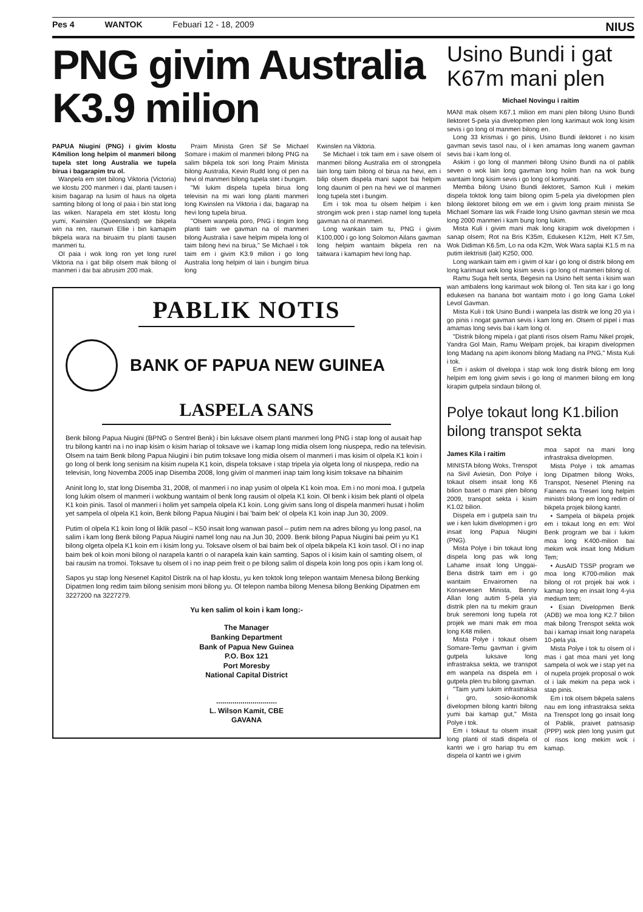Pes 4 WANTOK Febuari 12 - 18, 2009 NIUS
PNG givim Australia K3.9 milion
PAPUA Niugini (PNG) i givim klostu K4milion long helpim ol manmeri bilong tupela stet long Australia we tupela birua i bagarapim tru ol.
Wanpela em stet bilong Viktoria (Victoria) we klostu 200 manmeri i dai, planti tausen i kisim bagarap na lusim ol haus na olgeta samting bilong ol long ol paia i bin stat long las wiken. Narapela em stet klostu long yumi, Kwinslen (Queensland) we bikpela win na ren, raunwin Ellie i bin kamapim bikpela wara na biruaim tru planti tausen manmeri tu.
Ol paia i wok long ron yet long rurel Viktoria na i gat bilip olsem mak bilong ol manmeri i dai bai abrusim 200 mak.
Praim Minista Gren Sif Se Michael Somare i makim ol manmeri bilong PNG na salim bikpela tok sori long Praim Minista bilong Australia, Kevin Rudd long ol pen na hevi ol manmeri bilong tupela stet i bungim.
"Mi lukim dispela tupela birua long televisin na mi wari long planti manmeri long Kwinslen na Viktoria i dai, bagarap na hevi long tupela birua.
"Olsem wanpela poro, PNG i tingim long planti taim we gavman na ol manmeri bilong Australia i save helpim mipela long ol taim bilong hevi na birua," Se Michael i tok taim em i givim K3.9 milion i go long Australia long helpim ol lain i bungim birua long
Kwinslen na Viktoria.
Se Michael i tok taim em i save olsem ol manmeri bilong Australia em ol strongpela lain long taim bilong ol birua na hevi, em i bilip olsem dispela mani sapot bai helpim long daunim ol pen na hevi we ol manmeri long tupela stet i bungim.
Em i tok moa tu olsem helpim i ken strongim wok pren i stap namel long tupela gavman na ol manmeri.
Long wankain taim tu, PNG i givim K100,000 i go long Solomon Ailans gavman long helpim wantaim bikpela ren na taitwara i kamapim hevi long hap.
PABLIK NOTIS
BANK OF PAPUA NEW GUINEA
LASPELA SANS
Benk bilong Papua Niugini (BPNG o Sentrel Benk) i bin luksave olsem planti manmeri long PNG i stap long ol ausait hap tru bilong kantri na i no inap kisim o kisim hariap ol toksave we i kamap long midia olsem long niuspepa, redio na televisin. Olsem na taim Benk bilong Papua Niugini i bin putim toksave long midia olsem ol manmeri i mas kisim ol olpela K1 koin i go long ol benk long senisim na kisim nupela K1 koin, dispela toksave i stap tripela yia olgeta long ol niuspepa, redio na televisin, long Novemba 2005 inap Disemba 2008, long givim ol manmeri inap taim long kisim toksave na bihainim
Aninit long lo, stat long Disemba 31, 2008, ol manmeri i no inap yusim ol olpela K1 koin moa. Em i no moni moa. I gutpela long lukim olsem ol manmeri i wokbung wantaim ol benk long rausim ol olpela K1 koin. Ol benk i kisim bek planti ol olpela K1 koin pinis. Tasol ol manmeri i holim yet sampela olpela K1 koin. Long givim sans long ol dispela manmeri husat i holim yet sampela ol olpela K1 koin, Benk bilong Papua Niugini i bai 'baim bek' ol olpela K1 koin inap Jun 30, 2009.
Putim ol olpela K1 koin long ol liklik pasol – K50 insait long wanwan pasol – putim nem na adres bilong yu long pasol, na salim i kam long Benk bilong Papua Niugini namel long nau na Jun 30, 2009. Benk bilong Papua Niugini bai peim yu K1 bilong olgeta olpela K1 koin em i kisim long yu. Toksave olsem ol bai baim bek ol olpela bikpela K1 koin tasol. Ol i no inap baim bek ol koin moni bilong ol narapela kantri o ol narapela kain kain samting. Sapos ol i kisim kain ol samting olsem, ol bai rausim na tromoi. Toksave tu olsem ol i no inap peim freit o pe bilong salim ol dispela koin long pos opis i kam long ol.
Sapos yu stap long Nesenel Kapitol Distrik na ol hap klostu, yu ken toktok long telepon wantaim Menesa bilong Benking Dipatmen long redim taim bilong senisim moni bilong yu. Ol telepon namba bilong Menesa bilong Benking Dipatmen em 3227200 na 3227279.
Yu ken salim ol koin i kam long:-
The Manager
Banking Department
Bank of Papua New Guinea
P.O. Box 121
Port Moresby
National Capital District
..............................
L. Wilson Kamit, CBE
GAVANA
Usino Bundi i gat K67m mani plen
Michael Novingu i raitim
MANI mak olsem K67.1 milion em mani plen bilong Usino Bundi Ilektoret 5-pela yia divelopmen plen long karimaut wok long kisim sevis i go long ol manmeri bilong en.
Long 33 krismas i go pinis, Usino Bundi ilektoret i no kisim gavman sevis tasol nau, ol i ken amamas long wanem gavman sevis bai i kam long ol.
Askim i go long ol manmeri bilong Usino Bundi na ol pablik seven o wok lain long gavman long holim han na wok bung wantaim long kisim sevis i go long ol komyuniti.
Memba bilong Usino Bundi ilektoret, Samon Kuli i mekim dispela toktok long taim bilong opim 5-pela yia divelopmen plen bilong ilektoret bilong em we em i givim long praim minista Se Michael Somare las wik Fraide long Usino gavman stesin we moa long 2000 manmeri i kam bung long lukim.
Mista Kuli i givim mani mak long kirapim wok divelopmen i sanap olsem; Rot na Bris K35m, Edukesen K12m, Helt K7.5m, Wok Didiman K6.5m, Lo na oda K2m, Wok Wara saplai K1.5 m na putim ilektrisiti (lait) K250, 000.
Long wankain taim em i givim ol kar i go long ol distrik bilong em long karimaut wok long kisim sevis i go long ol manmeri bilong ol.
Ramu Suga helt senta, Begesin na Usino helt senta i kisim wan wan ambalens long karimaut wok bilong ol. Ten sita kar i go long edukesen na banana bot wantaim moto i go long Gama Lokel Levol Gavman.
Mista Kuli i tok Usino Bundi i wanpela las distrik we long 20 yia i go pinis i nogat gavman sevis i kam long en. Olsem ol pipel i mas amamas long sevis bai i kam long ol.
"Distrik bilong mipela i gat planti risos olsem Ramu Nikel projek, Yandra Gol Main, Ramu Welpam projek, bai kirapim divelopmen long Madang na apim ikonomi bilong Madang na PNG," Mista Kuli i tok.
Em i askim ol divelopa i stap wok long distrik bilong em long helpim em long givim sevis i go long ol manmeri bilong em long kirapim gutpela sindaun bilong ol.
Polye tokaut long K1.bilion bilong transpot sekta
James Kila i raitim
MINISTA bilong Woks, Trenspot na Sivil Aviesin, Don Polye i tokaut olsem insait long K6 bilion baset o mani plen bilong 2009, transpot sekta i kisim K1.02 bilion.
Dispela em i gutpela sain tru we i ken lukim divelopmen i gro insait long Papua Niugini (PNG).
Mista Polye i bin tokaut long dispela long pas wik long Lahame insait long Unggai-Bena distrik taim em i go wantaim Envairomen na Konsevesen Minista, Benny Allan long autim 5-pela yia distrik plen na tu mekim graun bruk seremoni long tupela rot projek we mani mak em moa long K48 milien.
Mista Polye i tokaut olsem Somare-Temu gavman i givim gutpela luksave long infrastraksa sekta, we transpot em wanpela na dispela em i gutpela plen tru bilong gavman.
"Taim yumi lukim infrastraksa i gro, sosio-ikonomik divelopmen bilong kantri bilong yumi bai kamap gut," Mista Polye i tok.
Em i tokaut tu olsem insait long planti ol stadi dispela ol kantri we i gro hariap tru em dispela ol kantri we i givim
moa sapot na mani long infrastraksa divelopmen.
Mista Polye i tok amamas long Dipatmen bilong Woks, Transpot, Nesenel Plening na Fainens na Treseri long helpim ministri bilong em long redim ol bikpela projek bilong kantri.
• Sampela ol bikpela projek em i tokaut long en em: Wol Benk program we bai i lukim moa long K400-milion bai mekim wok insait long Midium Tem;
• AusAID TSSP program we moa long K700-milion mak bilong ol rot projek bai wok i kamap long en insait long 4-yia medium tem;
• Esian Divelopmen Benk (ADB) we moa long K2.7 bilion mak bilong Trenspot sekta wok bai i kamap insait long narapela 10-pela yia.
Mista Polye i tok tu olsem ol i mas i gat moa mani yet long sampela ol wok we i stap yet na ol nupela projek proposal o wok ol i laik mekim na pepa wok i stap pinis.
Em i tok olsem bikpela salens nau em long infrastraksa sekta na Trenspot long go insait long ol Pablik, praivet patnsasip (PPP) wok plen long yusim gut ol risos long mekim wok i kamap.